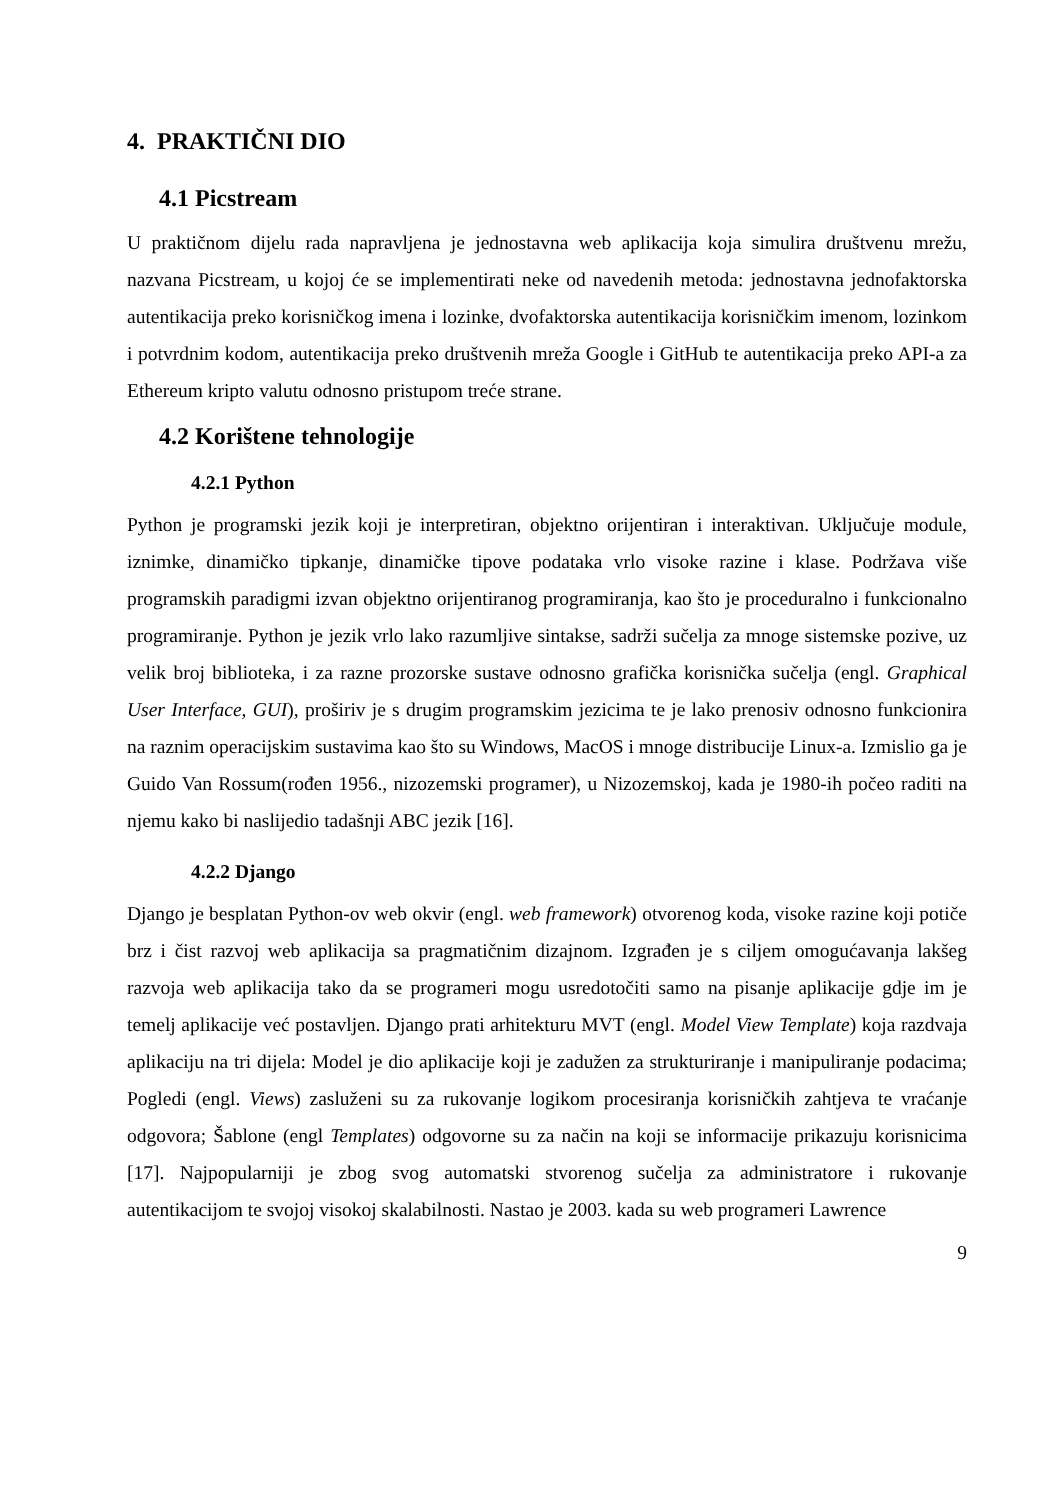4. PRAKTIČNI DIO
4.1 Picstream
U praktičnom dijelu rada napravljena je jednostavna web aplikacija koja simulira društvenu mrežu, nazvana Picstream, u kojoj će se implementirati neke od navedenih metoda: jednostavna jednofaktorska autentikacija preko korisničkog imena i lozinke, dvofaktorska autentikacija korisničkim imenom, lozinkom i potvrdnim kodom, autentikacija preko društvenih mreža Google i GitHub te autentikacija preko API-a za Ethereum kripto valutu odnosno pristupom treće strane.
4.2 Korištene tehnologije
4.2.1 Python
Python je programski jezik koji je interpretiran, objektno orijentiran i interaktivan. Uključuje module, iznimke, dinamičko tipkanje, dinamičke tipove podataka vrlo visoke razine i klase. Podržava više programskih paradigmi izvan objektno orijentiranog programiranja, kao što je proceduralno i funkcionalno programiranje. Python je jezik vrlo lako razumljive sintakse, sadrži sučelja za mnoge sistemske pozive, uz velik broj biblioteka, i za razne prozorske sustave odnosno grafička korisnička sučelja (engl. Graphical User Interface, GUI), proširiv je s drugim programskim jezicima te je lako prenosiv odnosno funkcionira na raznim operacijskim sustavima kao što su Windows, MacOS i mnoge distribucije Linux-a. Izmislio ga je Guido Van Rossum(rođen 1956., nizozemski programer), u Nizozemskoj, kada je 1980-ih počeo raditi na njemu kako bi naslijedio tadašnji ABC jezik [16].
4.2.2 Django
Django je besplatan Python-ov web okvir (engl. web framework) otvorenog koda, visoke razine koji potiče brz i čist razvoj web aplikacija sa pragmatičnim dizajnom. Izgrađen je s ciljem omogućavanja lakšeg razvoja web aplikacija tako da se programeri mogu usredotočiti samo na pisanje aplikacije gdje im je temelj aplikacije već postavljen. Django prati arhitekturu MVT (engl. Model View Template) koja razdvaja aplikaciju na tri dijela: Model je dio aplikacije koji je zadužen za strukturiranje i manipuliranje podacima; Pogledi (engl. Views) zasluženi su za rukovanje logikom procesiranja korisničkih zahtjeva te vraćanje odgovora; Šablone (engl Templates) odgovorne su za način na koji se informacije prikazuju korisnicima [17]. Najpopularniji je zbog svog automatski stvorenog sučelja za administratore i rukovanje autentikacijom te svojoj visokoj skalabilnosti. Nastao je 2003. kada su web programeri Lawrence
9